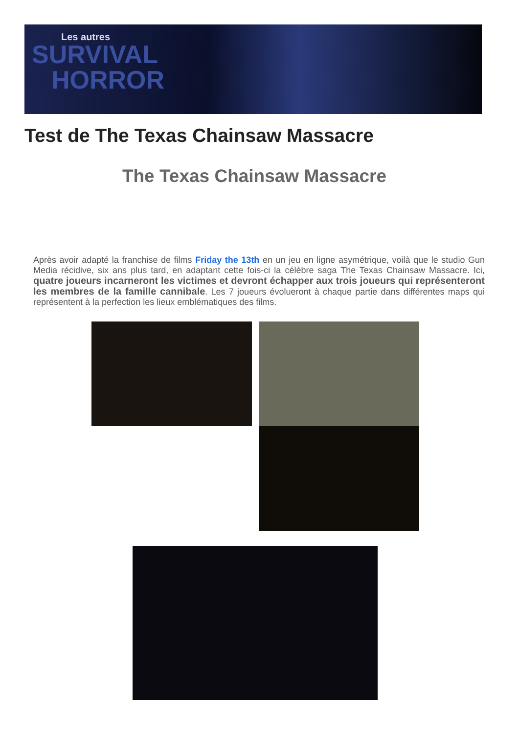Les autres
SURVIVAL
HORROR
Test de The Texas Chainsaw Massacre
The Texas Chainsaw Massacre
Après avoir adapté la franchise de films Friday the 13th en un jeu en ligne asymétrique, voilà que le studio Gun Media récidive, six ans plus tard, en adaptant cette fois-ci la célèbre saga The Texas Chainsaw Massacre. Ici, quatre joueurs incarneront les victimes et devront échapper aux trois joueurs qui représenteront les membres de la famille cannibale. Les 7 joueurs évolueront à chaque partie dans différentes maps qui représentent à la perfection les lieux emblématiques des films.